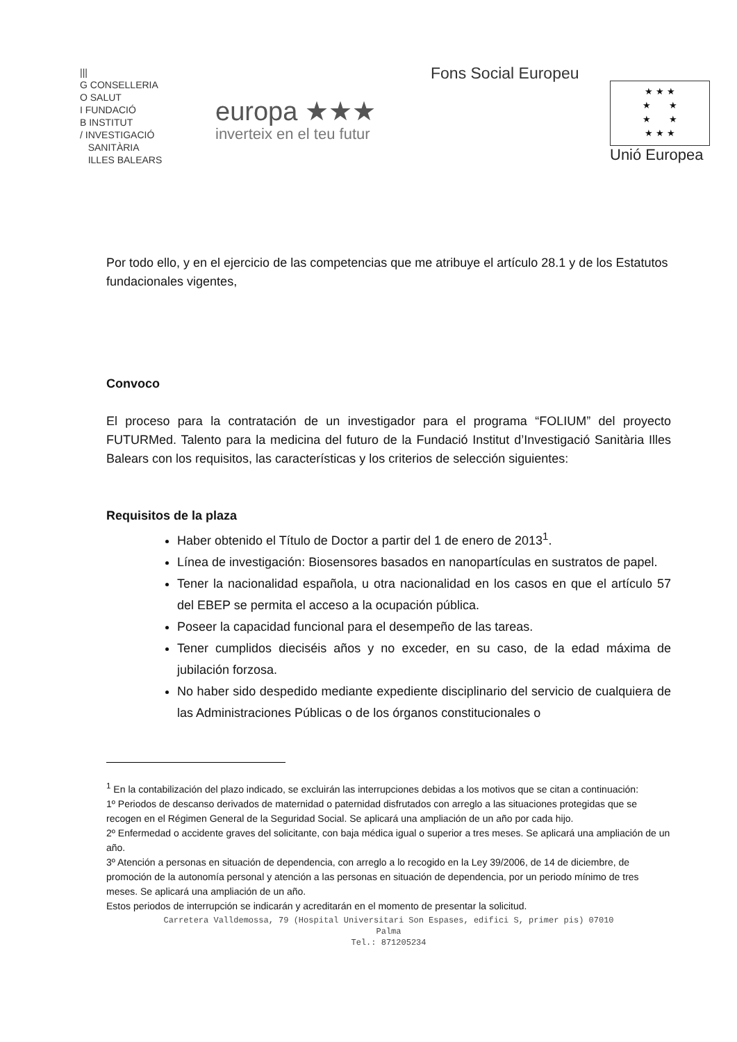|||
G CONSELLERIA
O SALUT
I FUNDACIÓ
B INSTITUT
/ INVESTIGACIÓ
SANITÀRIA
ILLES BALEARS
europa ★★★
inverteix en el teu futur
Fons Social Europeu
★ ★ ★
★ ★
★ ★
★ ★ ★
Unió Europea
Por todo ello, y en el ejercicio de las competencias que me atribuye el artículo 28.1 y de los Estatutos fundacionales vigentes,
Convoco
El proceso para la contratación de un investigador para el programa “FOLIUM” del proyecto FUTURMed. Talento para la medicina del futuro de la Fundació Institut d’Investigació Sanitària Illes Balears con los requisitos, las características y los criterios de selección siguientes:
Requisitos de la plaza
Haber obtenido el Título de Doctor a partir del 1 de enero de 2013<sup>1</sup>.
Línea de investigación: Biosensores basados en nanopartículas en sustratos de papel.
Tener la nacionalidad española, u otra nacionalidad en los casos en que el artículo 57 del EBEP se permita el acceso a la ocupación pública.
Poseer la capacidad funcional para el desempeño de las tareas.
Tener cumplidos dieciséis años y no exceder, en su caso, de la edad máxima de jubilación forzosa.
No haber sido despedido mediante expediente disciplinario del servicio de cualquiera de las Administraciones Públicas o de los órganos constitucionales o
<sup>1</sup> En la contabilización del plazo indicado, se excluirán las interrupciones debidas a los motivos que se citan a continuación:
1º Periodos de descanso derivados de maternidad o paternidad disfrutados con arreglo a las situaciones protegidas que se recogen en el Régimen General de la Seguridad Social. Se aplicará una ampliación de un año por cada hijo.
2º Enfermedad o accidente graves del solicitante, con baja médica igual o superior a tres meses. Se aplicará una ampliación de un año.
3º Atención a personas en situación de dependencia, con arreglo a lo recogido en la Ley 39/2006, de 14 de diciembre, de promoción de la autonomía personal y atención a las personas en situación de dependencia, por un periodo mínimo de tres meses. Se aplicará una ampliación de un año.
Estos periodos de interrupción se indicarán y acreditarán en el momento de presentar la solicitud.
Carretera Valldemossa, 79 (Hospital Universitari Son Espases, edifici S, primer pis) 07010
Palma
Tel.: 871205234